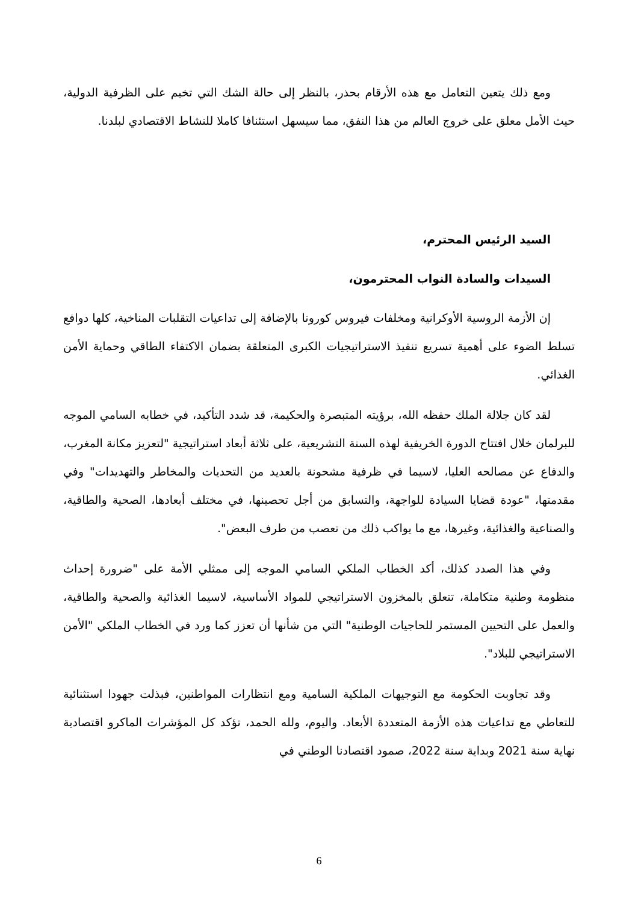ومع ذلك يتعين التعامل مع هذه الأرقام بحذر، بالنظر إلى حالة الشك التي تخيم على الظرفية الدولية، حيث الأمل معلق على خروج العالم من هذا النفق، مما سيسهل استئنافا كاملا للنشاط الاقتصادي لبلدنا.
السيد الرئيس المحترم،
السيدات والسادة النواب المحترمون،
إن الأزمة الروسية الأوكرانية ومخلفات فيروس كورونا بالإضافة إلى تداعيات التقلبات المناخية، كلها دوافع تسلط الضوء على أهمية تسريع تنفيذ الاستراتيجيات الكبرى المتعلقة بضمان الاكتفاء الطاقي وحماية الأمن الغذائي.
لقد كان جلالة الملك حفظه الله، برؤيته المتبصرة والحكيمة، قد شدد التأكيد، في خطابه السامي الموجه للبرلمان خلال افتتاح الدورة الخريفية لهذه السنة التشريعية، على ثلاثة أبعاد استراتيجية "لتعزيز مكانة المغرب، والدفاع عن مصالحه العليا، لاسيما في ظرفية مشحونة بالعديد من التحديات والمخاطر والتهديدات" وفي مقدمتها، "عودة قضايا السيادة للواجهة، والتسابق من أجل تحصينها، في مختلف أبعادها، الصحية والطاقية، والصناعية والغذائية، وغيرها، مع ما يواكب ذلك من تعصب من طرف البعض".
وفي هذا الصدد كذلك، أكد الخطاب الملكي السامي الموجه إلى ممثلي الأمة على "ضرورة إحداث منظومة وطنية متكاملة، تتعلق بالمخزون الاستراتيجي للمواد الأساسية، لاسيما الغذائية والصحية والطاقية، والعمل على التحيين المستمر للحاجيات الوطنية" التي من شأنها أن تعزز كما ورد في الخطاب الملكي "الأمن الاستراتيجي للبلاد".
وقد تجاوبت الحكومة مع التوجيهات الملكية السامية ومع انتظارات المواطنين، فبذلت جهودا استثنائية للتعاطي مع تداعيات هذه الأزمة المتعددة الأبعاد. واليوم، ولله الحمد، تؤكد كل المؤشرات الماكرو اقتصادية نهاية سنة 2021 وبداية سنة 2022، صمود اقتصادنا الوطني في
6